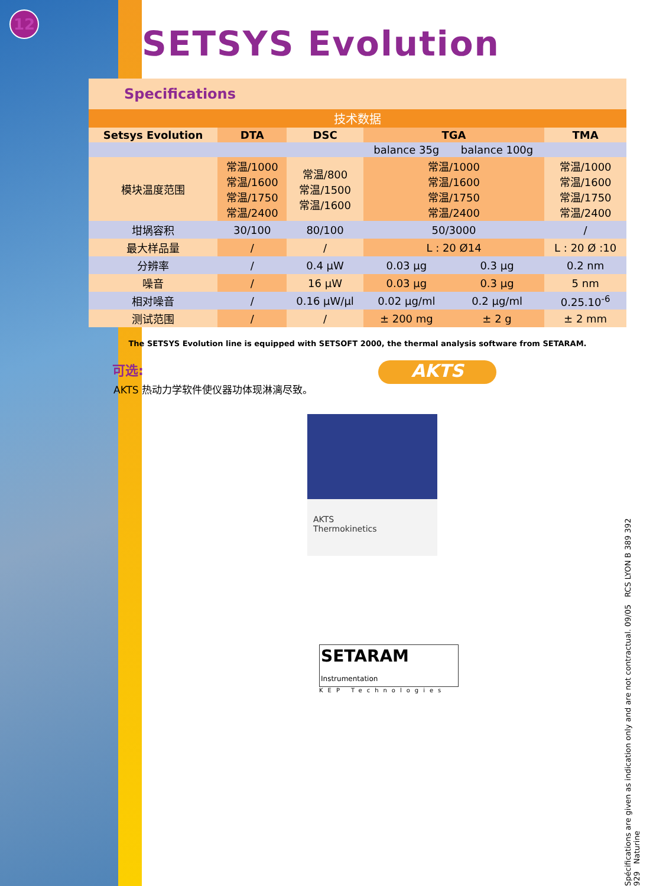12
SETSYS Evolution
Specifications
技术数据
| Setsys Evolution | DTA | DSC | TGA | | TMA |
| --- | --- | --- | --- | --- | --- |
| | | | balance 35g | balance 100g | |
| 模块温度范围 | 常温/1000 常温/1600 常温/1750 常温/2400 | 常温/800 常温/1500 常温/1600 | 常温/1000 常温/1600 常温/1750 常温/2400 | | 常温/1000 常温/1600 常温/1750 常温/2400 |
| 坩埚容积 | 30/100 | 80/100 | 50/3000 | | / |
| 最大样品量 | / | / | L : 20 Ø14 | | L : 20 Ø :10 |
| 分辨率 | / | 0.4 µW | 0.03 µg | 0.3 µg | 0.2 nm |
| 噪音 | / | 16 µW | 0.03 µg | 0.3 µg | 5 nm |
| 相对噪音 | / | 0.16 µW/µl | 0.02 µg/ml | 0.2 µg/ml | 0.25.10<sup>-6</sup> |
| 测试范围 | / | / | ± 200 mg | ± 2 g | ± 2 mm |
The SETSYS Evolution line is equipped with SETSOFT 2000, the thermal analysis software from SETARAM.
可选:
AKTS 热动力学软件使仪器功体现淋漓尽致。
AKTS
Thermokinetics
SETARAM
Instrumentation
KEP Technologies
AKTS
Spécifications are given as indication only and are not contractual. 09/05 RCS LYON B 389 392 929 Naturine